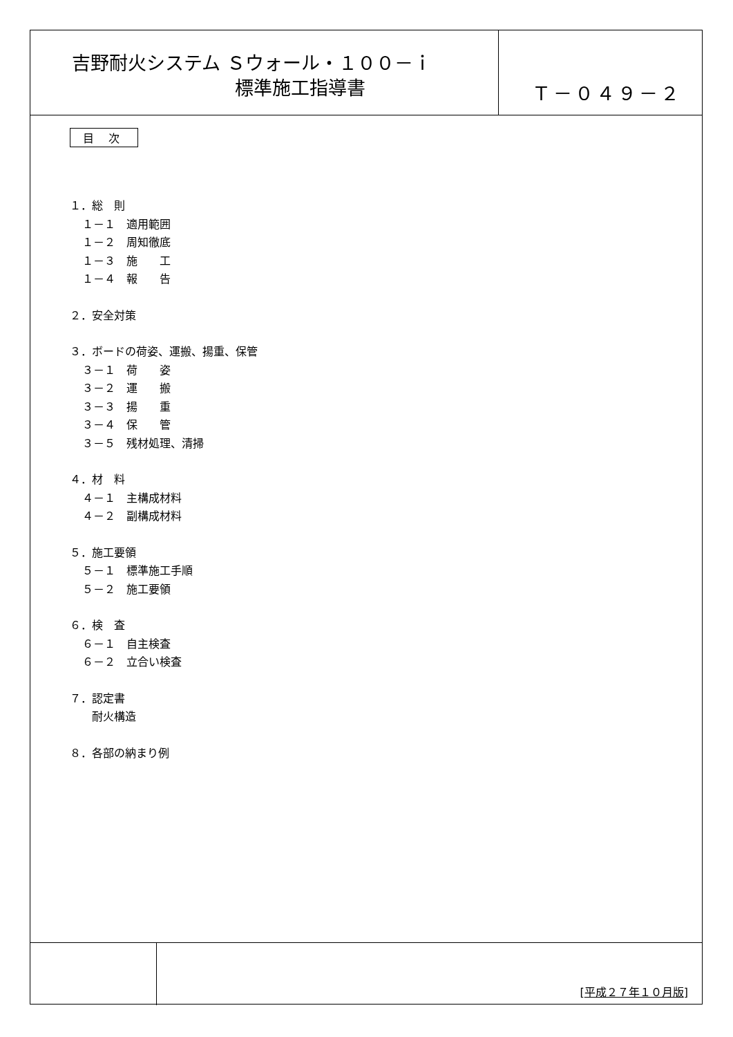吉野耐火システム Ｓウォール・１００－ｉ
標準施工指導書
Ｔ－０４９－２
目 次
１．総　則
１－１　適用範囲
１－２　周知徹底
１－３　施　　工
１－４　報　　告
２．安全対策
３．ボードの荷姿、運搬、揚重、保管
３－１　荷　　姿
３－２　運　　搬
３－３　揚　　重
３－４　保　　管
３－５　残材処理、清掃
４．材　料
４－１　主構成材料
４－２　副構成材料
５．施工要領
５－１　標準施工手順
５－２　施工要領
６．検　査
６－１　自主検査
６－２　立合い検査
７．認定書
耐火構造
８．各部の納まり例
[平成２７年１０月版]